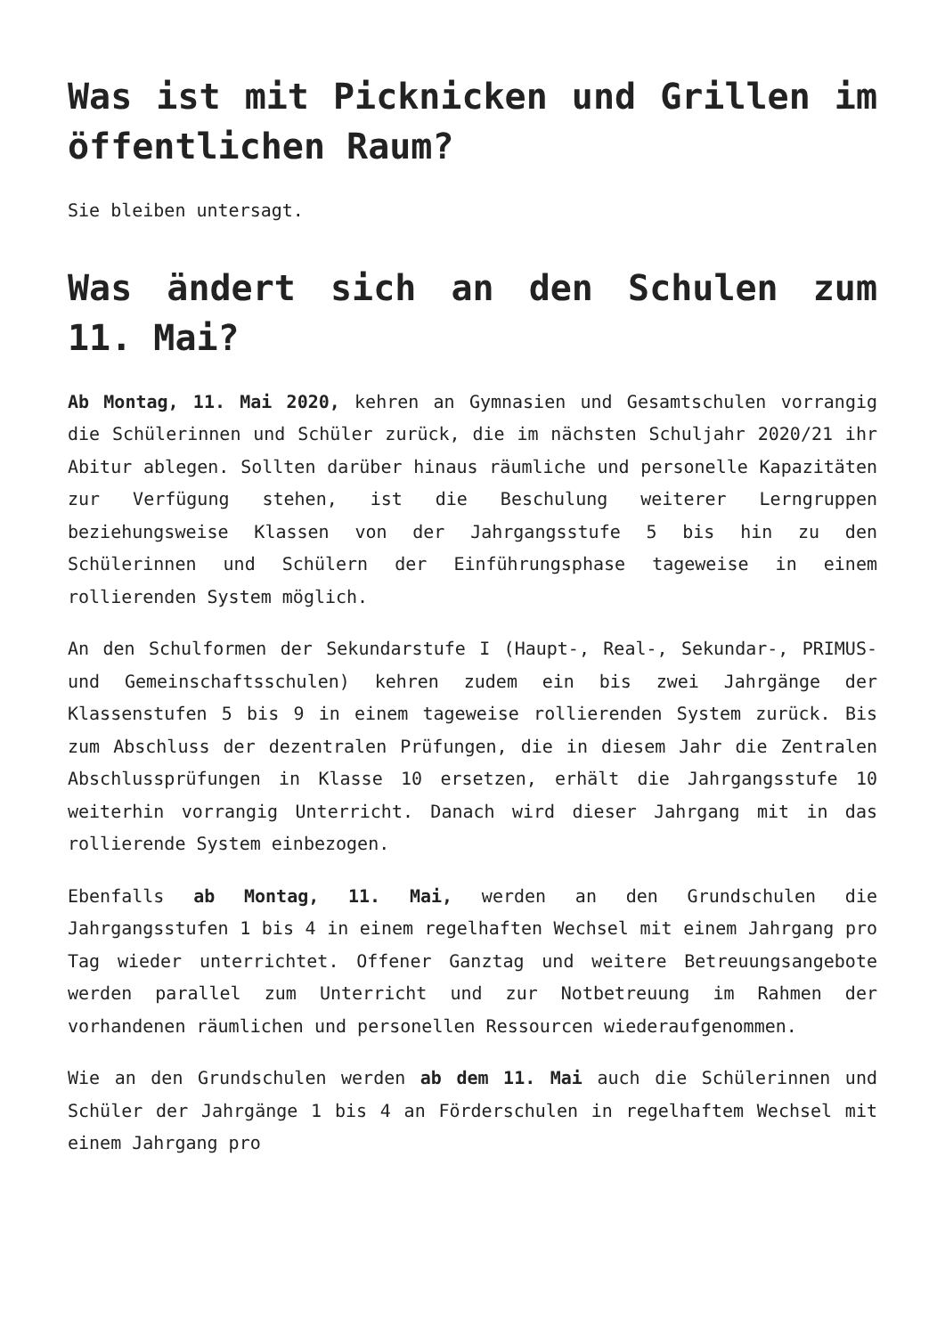Was ist mit Picknicken und Grillen im öffentlichen Raum?
Sie bleiben untersagt.
Was ändert sich an den Schulen zum 11. Mai?
Ab Montag, 11. Mai 2020, kehren an Gymnasien und Gesamtschulen vorrangig die Schülerinnen und Schüler zurück, die im nächsten Schuljahr 2020/21 ihr Abitur ablegen. Sollten darüber hinaus räumliche und personelle Kapazitäten zur Verfügung stehen, ist die Beschulung weiterer Lerngruppen beziehungsweise Klassen von der Jahrgangsstufe 5 bis hin zu den Schülerinnen und Schülern der Einführungsphase tageweise in einem rollierenden System möglich.
An den Schulformen der Sekundarstufe I (Haupt-, Real-, Sekundar-, PRIMUS- und Gemeinschaftsschulen) kehren zudem ein bis zwei Jahrgänge der Klassenstufen 5 bis 9 in einem tageweise rollierenden System zurück. Bis zum Abschluss der dezentralen Prüfungen, die in diesem Jahr die Zentralen Abschlussprüfungen in Klasse 10 ersetzen, erhält die Jahrgangsstufe 10 weiterhin vorrangig Unterricht. Danach wird dieser Jahrgang mit in das rollierende System einbezogen.
Ebenfalls ab Montag, 11. Mai, werden an den Grundschulen die Jahrgangsstufen 1 bis 4 in einem regelhaften Wechsel mit einem Jahrgang pro Tag wieder unterrichtet. Offener Ganztag und weitere Betreuungsangebote werden parallel zum Unterricht und zur Notbetreuung im Rahmen der vorhandenen räumlichen und personellen Ressourcen wiederaufgenommen.
Wie an den Grundschulen werden ab dem 11. Mai auch die Schülerinnen und Schüler der Jahrgänge 1 bis 4 an Förderschulen in regelhaftem Wechsel mit einem Jahrgang pro